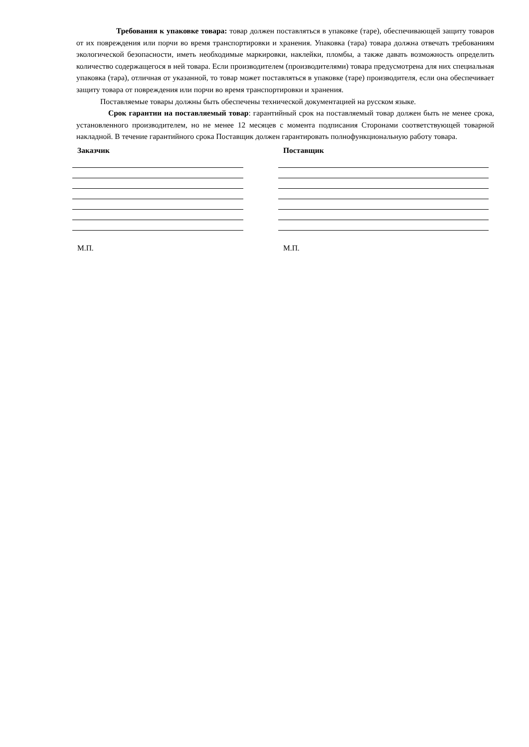Требования к упаковке товара: товар должен поставляться в упаковке (таре), обеспечивающей защиту товаров от их повреждения или порчи во время транспортировки и хранения. Упаковка (тара) товара должна отвечать требованиям экологической безопасности, иметь необходимые маркировки, наклейки, пломбы, а также давать возможность определить количество содержащегося в ней товара. Если производителем (производителями) товара предусмотрена для них специальная упаковка (тара), отличная от указанной, то товар может поставляться в упаковке (таре) производителя, если она обеспечивает защиту товара от повреждения или порчи во время транспортировки и хранения.
Поставляемые товары должны быть обеспечены технической документацией на русском языке.
Срок гарантии на поставляемый товар: гарантийный срок на поставляемый товар должен быть не менее срока, установленного производителем, но не менее 12 месяцев с момента подписания Сторонами соответствующей товарной накладной. В течение гарантийного срока Поставщик должен гарантировать полнофункциональную работу товара.
Заказчик
М.П.
Поставщик
М.П.